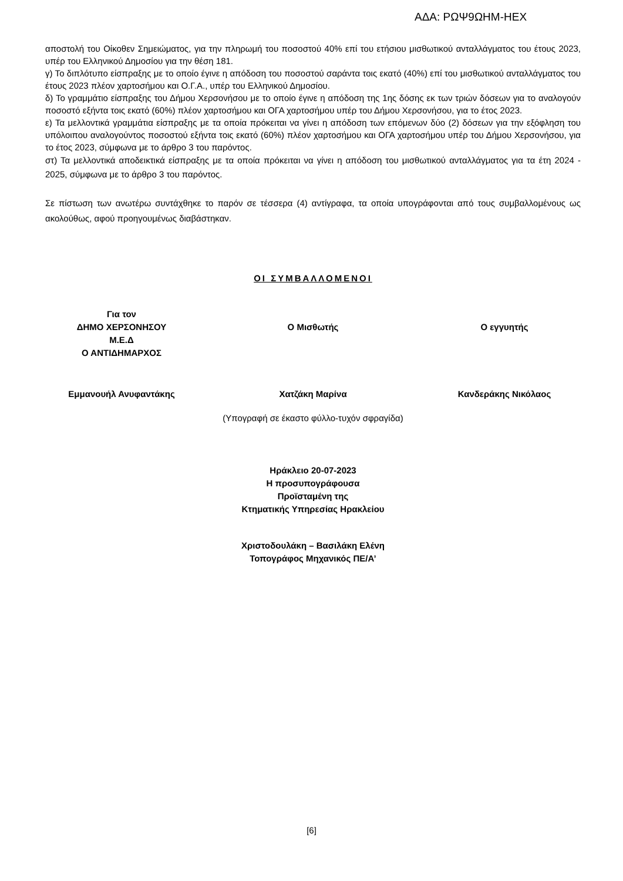ΑΔΑ: ΡΩΨ9ΩΗΜ-ΗΕΧ
αποστολή του Οίκοθεν Σημειώματος, για την πληρωμή του ποσοστού 40% επί του ετήσιου μισθωτικού ανταλλάγματος του έτους 2023, υπέρ του Ελληνικού Δημοσίου για την θέση 181.
γ) Το διπλότυπο είσπραξης με το οποίο έγινε η απόδοση του ποσοστού σαράντα τοις εκατό (40%) επί του μισθωτικού ανταλλάγματος του έτους 2023 πλέον χαρτοσήμου και Ο.Γ.Α., υπέρ του Ελληνικού Δημοσίου.
δ) Το γραμμάτιο είσπραξης του Δήμου Χερσονήσου με το οποίο έγινε η απόδοση της 1ης δόσης εκ των τριών δόσεων για το αναλογούν ποσοστό εξήντα τοις εκατό (60%) πλέον χαρτοσήμου και ΟΓΑ χαρτοσήμου υπέρ του Δήμου Χερσονήσου, για το έτος 2023.
ε) Τα μελλοντικά γραμμάτια είσπραξης με τα οποία πρόκειται να γίνει η απόδοση των επόμενων δύο (2) δόσεων για την εξόφληση του υπόλοιπου αναλογούντος ποσοστού εξήντα τοις εκατό (60%) πλέον χαρτοσήμου και ΟΓΑ χαρτοσήμου υπέρ του Δήμου Χερσονήσου, για το έτος 2023, σύμφωνα με το άρθρο 3 του παρόντος.
στ) Τα μελλοντικά αποδεικτικά είσπραξης με τα οποία πρόκειται να γίνει η απόδοση του μισθωτικού ανταλλάγματος για τα έτη 2024 - 2025, σύμφωνα με το άρθρο 3 του παρόντος.
Σε πίστωση των ανωτέρω συντάχθηκε το παρόν σε τέσσερα (4) αντίγραφα, τα οποία υπογράφονται από τους συμβαλλομένους ως ακολούθως, αφού προηγουμένως διαβάστηκαν.
ΟΙ ΣΥΜΒΑΛΛΟΜΕΝΟΙ
Για τον
ΔΗΜΟ ΧΕΡΣΟΝΗΣΟΥ
Μ.Ε.Δ
Ο ΑΝΤΙΔΗΜΑΡΧΟΣ
Ο Μισθωτής Ο εγγυητής
Εμμανουήλ Ανυφαντάκης Χατζάκη Μαρίνα Κανδεράκης Νικόλαος
(Υπογραφή σε έκαστο φύλλο-τυχόν σφραγίδα)
Ηράκλειο 20-07-2023
Η προσυπογράφουσα
Προϊσταμένη της
Κτηματικής Υπηρεσίας Ηρακλείου
Χριστοδουλάκη – Βασιλάκη Ελένη
Τοπογράφος Μηχανικός ΠΕ/Α’
[6]